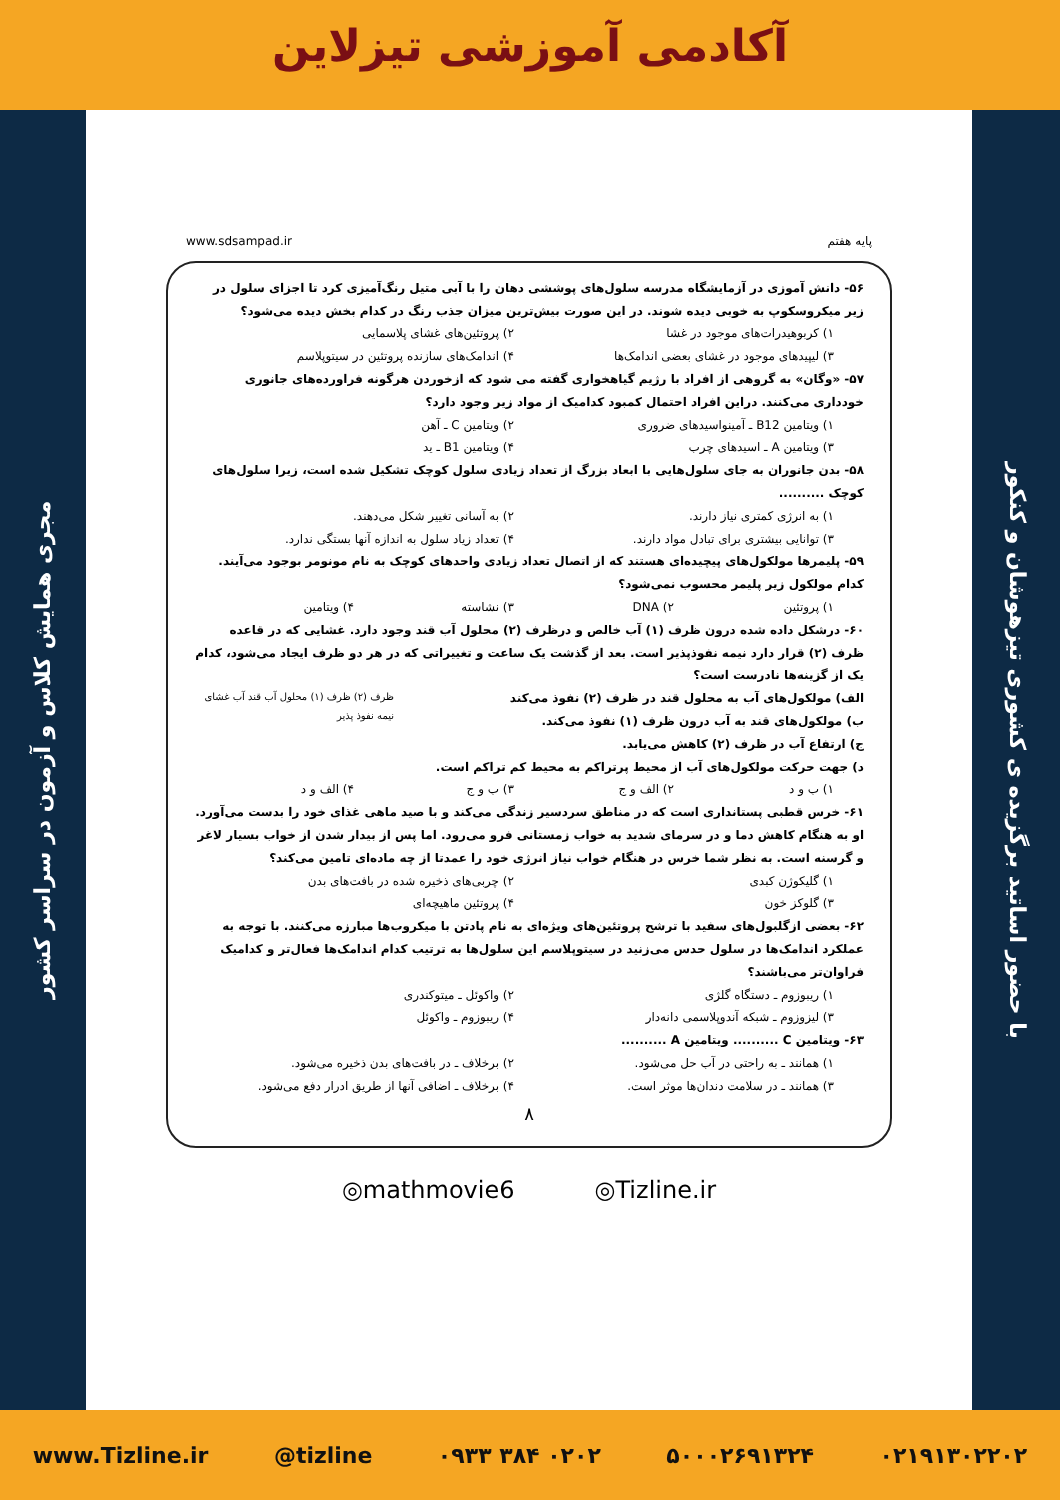آکادمی آموزشی تیزلاین
مجری همایش کلاس و آزمون در سراسر کشور
با حضور اساتید برگزیده ی کشوری تیزهوشان و کنکور
پایه هفتم www.sdsampad.ir
۵۶- دانش آموزی در آزمایشگاه مدرسه سلول‌های پوششی دهان را با آبی متیل رنگ‌آمیزی کرد تا اجزای سلول در زیر میکروسکوپ به خوبی دیده شوند. در این صورت بیش‌ترین میزان جذب رنگ در کدام بخش دیده می‌شود؟
۱) کربوهیدرات‌های موجود در غشا ۲) پروتئین‌های غشای پلاسمایی ۳) لیپیدهای موجود در غشای بعضی اندامک‌ها ۴) اندامک‌های سازنده پروتئین در سیتوپلاسم
۵۷- «وگان» به گروهی از افراد با رژیم گیاهخواری گفته می شود که ازخوردن هرگونه فراورده‌های جانوری خودداری می‌کنند. دراین افراد احتمال کمبود کدامیک از مواد زیر وجود دارد؟
۱) ویتامین B12 ـ آمینواسیدهای ضروری ۲) ویتامین C ـ آهن ۳) ویتامین A ـ اسیدهای چرب ۴) ویتامین B1 ـ ید
۵۸- بدن جانوران به جای سلول‌هایی با ابعاد بزرگ از تعداد زیادی سلول کوچک تشکیل شده است، زیرا سلول‌های کوچک ..........
۱) به انرژی کمتری نیاز دارند. ۲) به آسانی تغییر شکل می‌دهند. ۳) توانایی بیشتری برای تبادل مواد دارند. ۴) تعداد زیاد سلول به اندازه آنها بستگی ندارد.
۵۹- پلیمرها مولکول‌های پیچیده‌ای هستند که از اتصال تعداد زیادی واحدهای کوچک به نام مونومر بوجود می‌آیند. کدام مولکول زیر پلیمر محسوب نمی‌شود؟
۱) پروتئین ۲) DNA ۳) نشاسته ۴) ویتامین
۶۰- درشکل داده شده درون ظرف (۱) آب خالص و درظرف (۲) محلول آب قند وجود دارد. غشایی که در قاعده ظرف (۲) قرار دارد نیمه نفوذپذیر است. بعد از گذشت یک ساعت و تغییراتی که در هر دو ظرف ایجاد می‌شود، کدام یک از گزینه‌ها نادرست است؟
الف) مولکول‌های آب به محلول قند در ظرف (۲) نفوذ می‌کند
ب) مولکول‌های قند به آب درون ظرف (۱) نفوذ می‌کند.
ج) ارتفاع آب در ظرف (۲) کاهش می‌یابد.
د) جهت حرکت مولکول‌های آب از محیط پرتراکم به محیط کم تراکم است.
ظرف (۲) ظرف (۱) محلول آب قند آب غشای نیمه نفوذ پذیر
۱) ب و د ۲) الف و ج ۳) ب و ج ۴) الف و د
۶۱- خرس قطبی پستانداری است که در مناطق سردسیر زندگی می‌کند و با صید ماهی غذای خود را بدست می‌آورد. او به هنگام کاهش دما و در سرمای شدید به خواب زمستانی فرو می‌رود. اما پس از بیدار شدن از خواب بسیار لاغر و گرسنه است. به نظر شما خرس در هنگام خواب نیاز انرژی خود را عمدتا از چه ماده‌ای تامین می‌کند؟
۱) گلیکوژن کبدی ۲) چربی‌های ذخیره شده در بافت‌های بدن ۳) گلوکز خون ۴) پروتئین ماهیچه‌ای
۶۲- بعضی ازگلبول‌های سفید با ترشح پروتئین‌های ویژه‌ای به نام پادتن با میکروب‌ها مبارزه می‌کنند. با توجه به عملکرد اندامک‌ها در سلول حدس می‌زنید در سیتوپلاسم این سلول‌ها به ترتیب کدام اندامک‌ها فعال‌تر و کدامیک فراوان‌تر می‌باشند؟
۱) ریبوزوم ـ دستگاه گلژی ۲) واکوئل ـ میتوکندری ۳) لیزوزوم ـ شبکه آندوپلاسمی دانه‌دار ۴) ریبوزوم ـ واکوئل
۶۳- ویتامین C .......... ویتامین A ..........
۱) همانند ـ به راحتی در آب حل می‌شود. ۲) برخلاف ـ در بافت‌های بدن ذخیره می‌شود. ۳) همانند ـ در سلامت دندان‌ها موثر است. ۴) برخلاف ـ اضافی آنها از طریق ادرار دفع می‌شود.
۸
◎mathmovie6 ◎Tizline.ir
www.Tizline.ir @tizline ۰۹۳۳ ۳۸۴ ۰۲۰۲ ۵۰۰۰۲۶۹۱۳۲۴ ۰۲۱۹۱۳۰۲۲۰۲